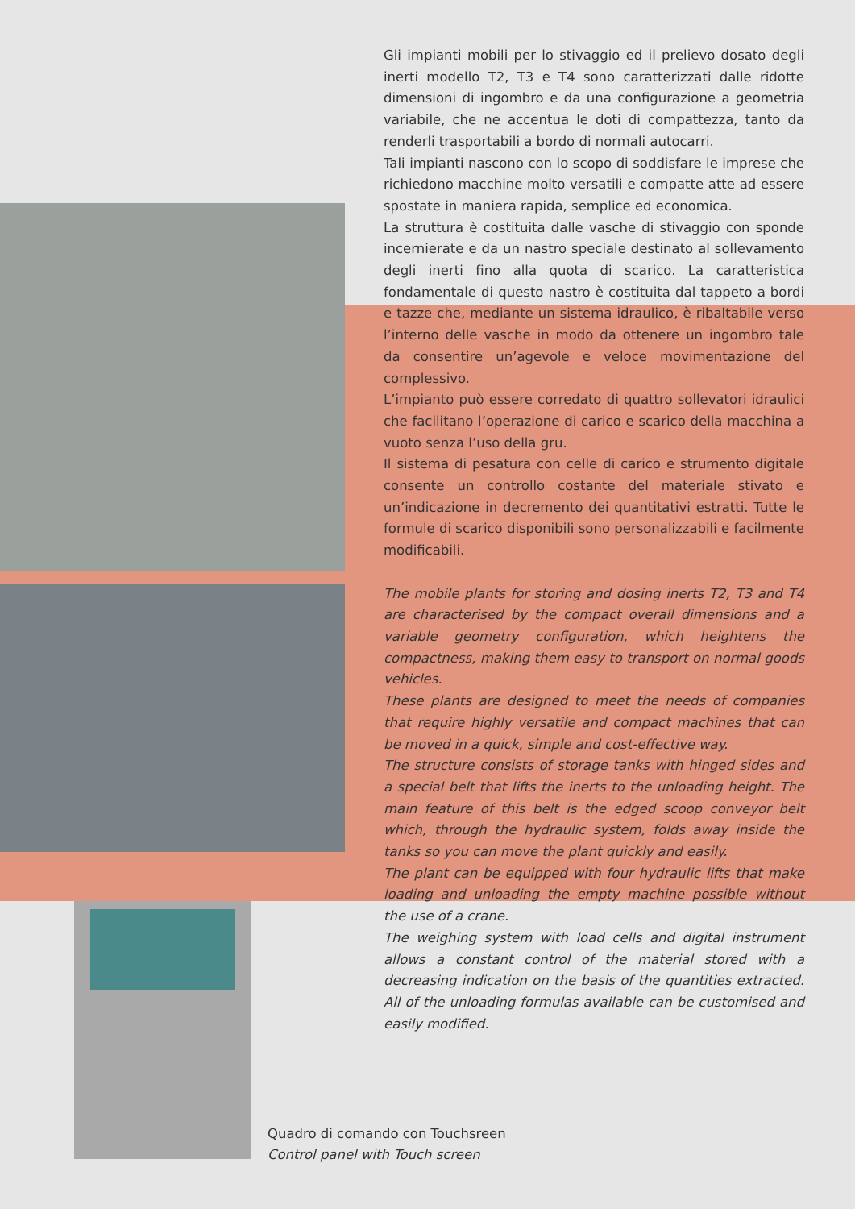Gli impianti mobili per lo stivaggio ed il prelievo dosato degli inerti modello T2, T3 e T4 sono caratterizzati dalle ridotte dimensioni di ingombro e da una configurazione a geometria variabile, che ne accentua le doti di compattezza, tanto da renderli trasportabili a bordo di normali autocarri.
Tali impianti nascono con lo scopo di soddisfare le imprese che richiedono macchine molto versatili e compatte atte ad essere spostate in maniera rapida, semplice ed economica.
La struttura è costituita dalle vasche di stivaggio con sponde incernierate e da un nastro speciale destinato al sollevamento degli inerti fino alla quota di scarico. La caratteristica fondamentale di questo nastro è costituita dal tappeto a bordi e tazze che, mediante un sistema idraulico, è ribaltabile verso l’interno delle vasche in modo da ottenere un ingombro tale da consentire un’agevole e veloce movimentazione del complessivo.
L’impianto può essere corredato di quattro sollevatori idraulici che facilitano l’operazione di carico e scarico della macchina a vuoto senza l’uso della gru.
Il sistema di pesatura con celle di carico e strumento digitale consente un controllo costante del materiale stivato e un’indicazione in decremento dei quantitativi estratti. Tutte le formule di scarico disponibili sono personalizzabili e facilmente modificabili.
The mobile plants for storing and dosing inerts T2, T3 and T4 are characterised by the compact overall dimensions and a variable geometry configuration, which heightens the compactness, making them easy to transport on normal goods vehicles.
These plants are designed to meet the needs of companies that require highly versatile and compact machines that can be moved in a quick, simple and cost-effective way.
The structure consists of storage tanks with hinged sides and a special belt that lifts the inerts to the unloading height. The main feature of this belt is the edged scoop conveyor belt which, through the hydraulic system, folds away inside the tanks so you can move the plant quickly and easily.
The plant can be equipped with four hydraulic lifts that make loading and unloading the empty machine possible without the use of a crane.
The weighing system with load cells and digital instrument allows a constant control of the material stored with a decreasing indication on the basis of the quantities extracted. All of the unloading formulas available can be customised and easily modified.
Quadro di comando con Touchsreen
Control panel with Touch screen